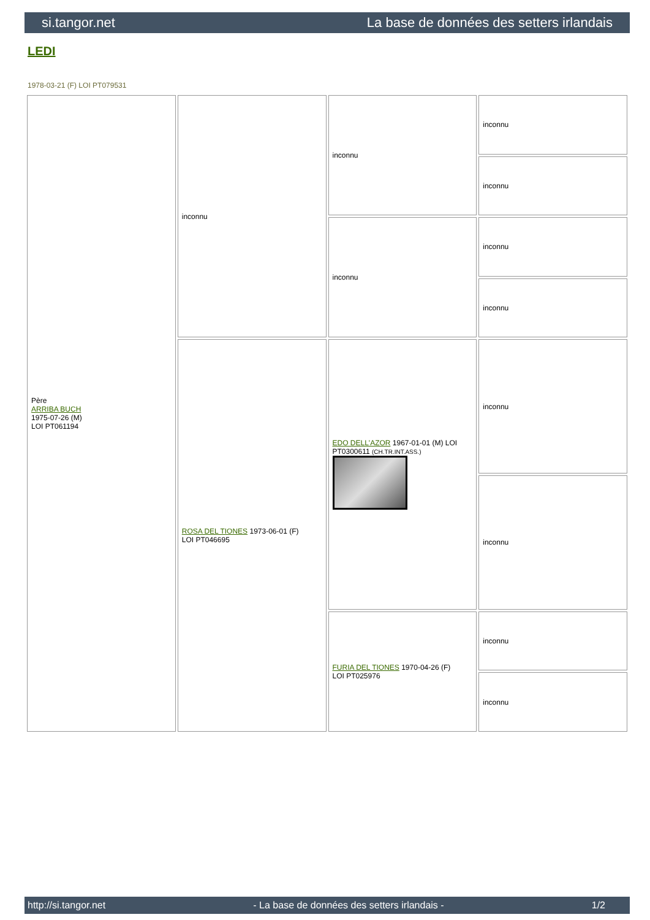si.tangor.net La base de données des setters irlandais
LEDI
1978-03-21 (F) LOI PT079531
| Père ARRIBA BUCH 1975-07-26 (M) LOI PT061194 | inconnu | inconnu | inconnu |
| | | | inconnu |
| | | inconnu | inconnu |
| | | | inconnu |
| | ROSA DEL TIONES 1973-06-01 (F) LOI PT046695 | EDO DELL'AZOR 1967-01-01 (M) LOI PT0300611 (CH.TR.INT.ASS.) | inconnu |
| | | | inconnu |
| | | FURIA DEL TIONES 1970-04-26 (F) LOI PT025976 | inconnu |
| | | | inconnu |
http://si.tangor.net - La base de données des setters irlandais - 1/2